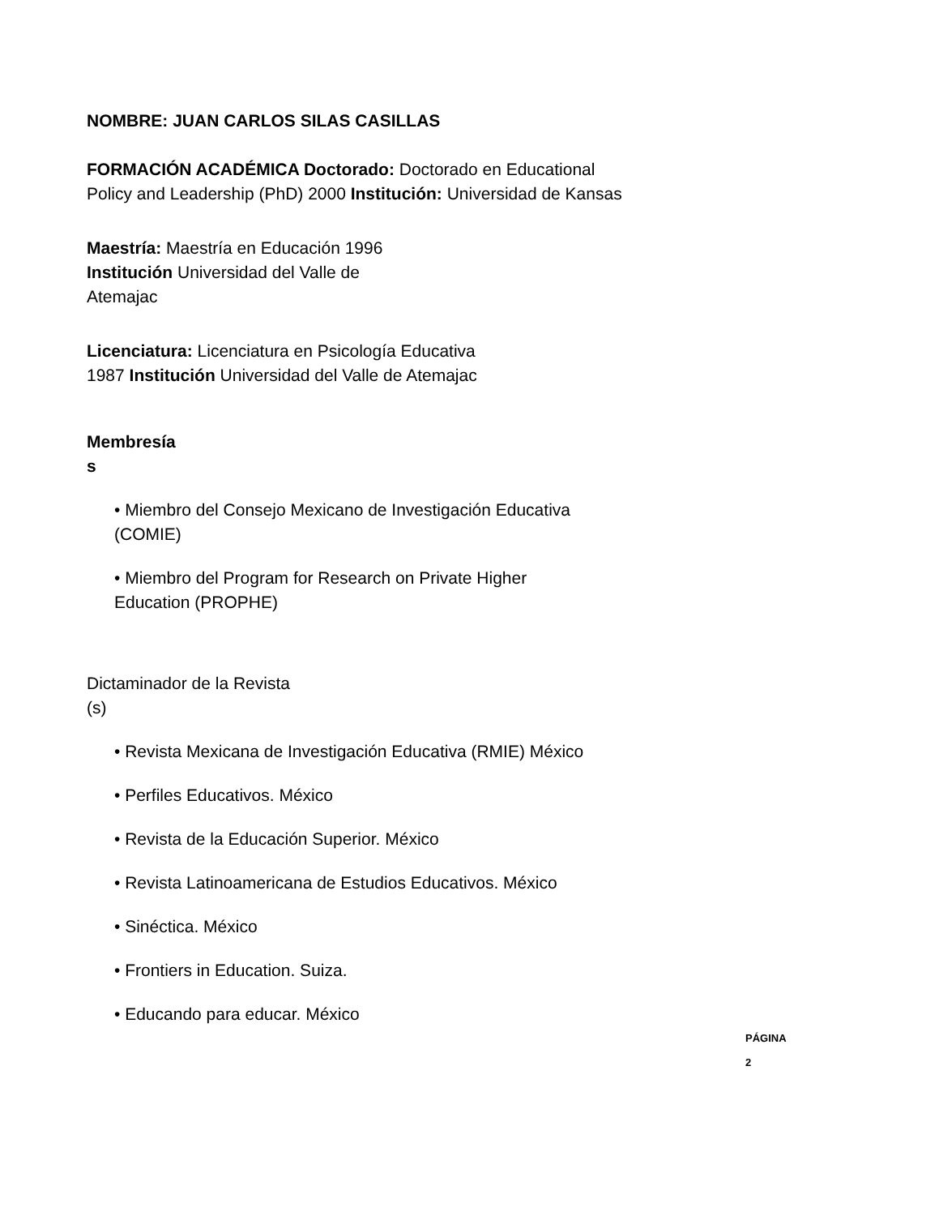NOMBRE: JUAN CARLOS SILAS CASILLAS
FORMACIÓN ACADÉMICA Doctorado: Doctorado en Educational
Policy and Leadership (PhD) 2000 Institución: Universidad de Kansas
Maestría: Maestría en Educación 1996
Institución Universidad del Valle de
Atemajac
Licenciatura: Licenciatura en Psicología Educativa
1987 Institución Universidad del Valle de Atemajac
Membresía
s
• Miembro del Consejo Mexicano de Investigación Educativa
(COMIE)
• Miembro del Program for Research on Private Higher
Education (PROPHE)
Dictaminador de la Revista
(s)
• Revista Mexicana de Investigación Educativa (RMIE) México
• Perfiles Educativos. México
• Revista de la Educación Superior. México
• Revista Latinoamericana de Estudios Educativos. México
• Sinéctica. México
• Frontiers in Education. Suiza.
• Educando para educar. México
PÁGINA 2